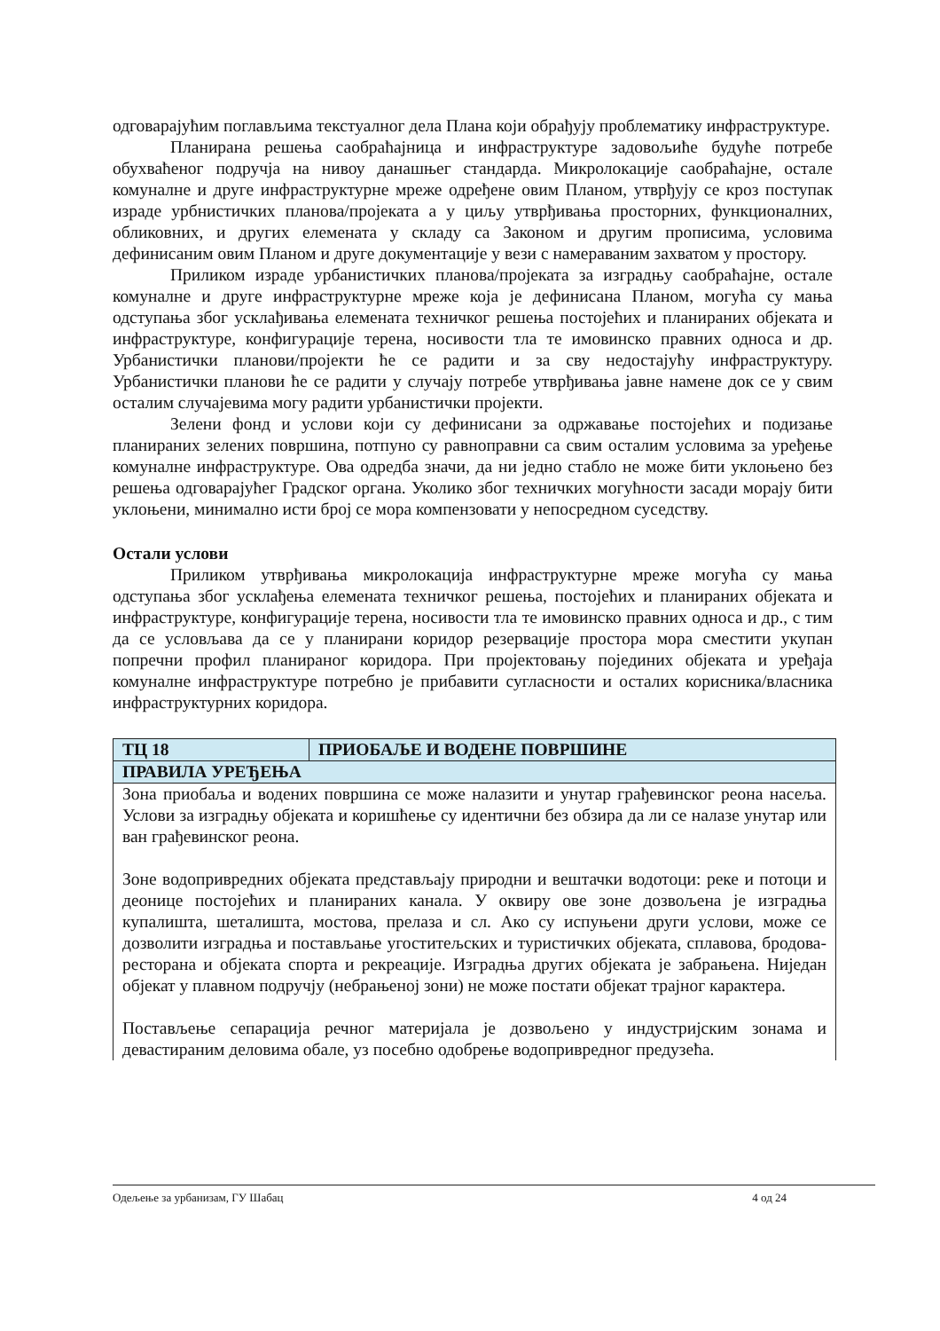одговарајућим поглављима текстуалног дела Плана који обрађују проблематику инфраструктуре.
Планирана решења саобраћајница и инфраструктуре задовољиће будуће потребе обухваћеног подручја на нивоу данашњег стандарда. Микролокације саобраћајне, остале комуналне и друге инфраструктурне мреже одређене овим Планом, утврђују се кроз поступак израде урбнистичких планова/пројеката а у циљу утврђивања просторних, функционалних, обликовних, и других елемената у складу са Законом и другим прописима, условима дефинисаним овим Планом и друге документације у вези с намераваним захватом у простору.
Приликом израде урбанистичких планова/пројеката за изградњу саобраћајне, остале комуналне и друге инфраструктурне мреже која је дефинисана Планом, могућа су мања одступања због усклађивања елемената техничког решења постојећих и планираних објеката и инфраструктуре, конфигурације терена, носивости тла те имовинско правних односа и др. Урбанистички планови/пројекти ће се радити и за сву недостајућу инфраструктуру. Урбанистички планови ће се радити у случају потребе утврђивања јавне намене док се у свим осталим случајевима могу радити урбанистички пројекти.
Зелени фонд и услови који су дефинисани за одржавање постојећих и подизање планираних зелених површина, потпуно су равноправни са свим осталим условима за уређење комуналне инфраструктуре. Ова одредба значи, да ни једно стабло не може бити уклоњено без решења одговарајућег Градског органа. Уколико због техничких могућности засади морају бити уклоњени, минимално исти број се мора компензовати у непосредном суседству.
Остали услови
Приликом утврђивања микролокација инфраструктурне мреже могућа су мања одступања због усклађења елемената техничког решења, постојећих и планираних објеката и инфраструктуре, конфигурације терена, носивости тла те имовинско правних односа и др., с тим да се условљава да се у планирани коридор резервације простора мора сместити укупан попречни профил планираног коридора. При пројектовању појединих објеката и уређаја комуналне инфраструктуре потребно је прибавити сугласности и осталих корисника/власника инфраструктурних коридора.
| ТЦ 18 | ПРИОБАЉЕ И ВОДЕНЕ ПОВРШИНЕ |
| ПРАВИЛА УРЕЂЕЊА | |
| Зона приобаља и водених површина се може налазити и унутар грађевинског реона насеља. Услови за изградњу објеката и коришћење су идентични без обзира да ли се налазе унутар или ван грађевинског реона. Зоне водопривредних објеката представљају природни и вештачки водотоци: реке и потоци и деонице постојећих и планираних канала. У оквиру ове зоне дозвољена је изградња купалишта, шеталишта, мостова, прелаза и сл. Ако су испуњени други услови, може се дозволити изградња и постављање угоститељских и туристичких објеката, сплавова, бродова-ресторана и објеката спорта и рекреације. Изградња других објеката је забрањена. Ниједан објекат у плавном подручју (небрањеној зони) не може постати објекат трајног карактера. Постављење сепарација речног материјала је дозвољено у индустријским зонама и девастираним деловима обале, уз посебно одобрење водопривредног предузећа. | |
Одељење за урбанизам, ГУ Шабац 4 од 24